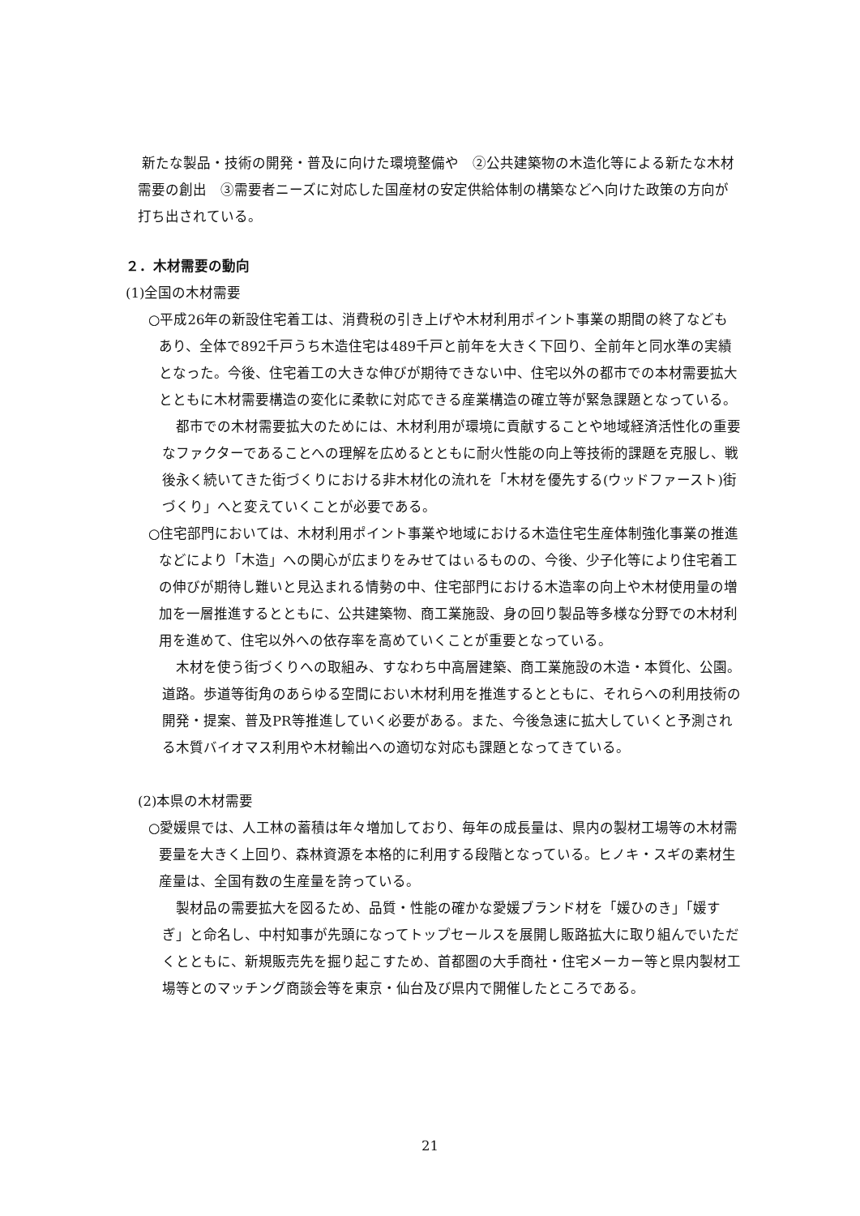新たな製品・技術の開発・普及に向けた環境整備や　②公共建築物の木造化等による新たな木材需要の創出　③需要者ニーズに対応した国産材の安定供給体制の構築などへ向けた政策の方向が打ち出されている。
２．木材需要の動向
(1)全国の木材需要
○平成26年の新設住宅着工は、消費税の引き上げや木材利用ポイント事業の期間の終了などもあり、全体で892千戸うち木造住宅は489千戸と前年を大きく下回り、全前年と同水準の実績となった。今後、住宅着工の大きな伸びが期待できない中、住宅以外の都市での本材需要拡大とともに木材需要構造の変化に柔軟に対応できる産業構造の確立等が緊急課題となっている。
　都市での木材需要拡大のためには、木材利用が環境に貢献することや地域経済活性化の重要なファクターであることへの理解を広めるとともに耐火性能の向上等技術的課題を克服し、戦後永く続いてきた街づくりにおける非木材化の流れを「木材を優先する(ウッドファースト)街づくり」へと変えていくことが必要である。
○住宅部門においては、木材利用ポイント事業や地域における木造住宅生産体制強化事業の推進などにより「木造」への関心が広まりをみせてはぃるものの、今後、少子化等により住宅着工の伸びが期待し難いと見込まれる情勢の中、住宅部門における木造率の向上や木材使用量の増加を一層推進するとともに、公共建築物、商工業施設、身の回り製品等多様な分野での木材利用を進めて、住宅以外への依存率を高めていくことが重要となっている。
　木材を使う街づくりへの取組み、すなわち中高層建築、商工業施設の木造・本質化、公園。道路。歩道等街角のあらゆる空間におい木材利用を推進するとともに、それらへの利用技術の開発・提案、普及PR等推進していく必要がある。また、今後急速に拡大していくと予測される木質バイオマス利用や木材輸出への適切な対応も課題となってきている。
(2)本県の木材需要
○愛媛県では、人工林の蓄積は年々増加しており、毎年の成長量は、県内の製材工場等の木材需要量を大きく上回り、森林資源を本格的に利用する段階となっている。ヒノキ・スギの素材生産量は、全国有数の生産量を誇っている。
　製材品の需要拡大を図るため、品質・性能の確かな愛媛ブランド材を「媛ひのき」「媛すぎ」と命名し、中村知事が先頭になってトップセールスを展開し販路拡大に取り組んでいただくとともに、新規販売先を掘り起こすため、首都圏の大手商社・住宅メーカー等と県内製材工場等とのマッチング商談会等を東京・仙台及び県内で開催したところである。
21